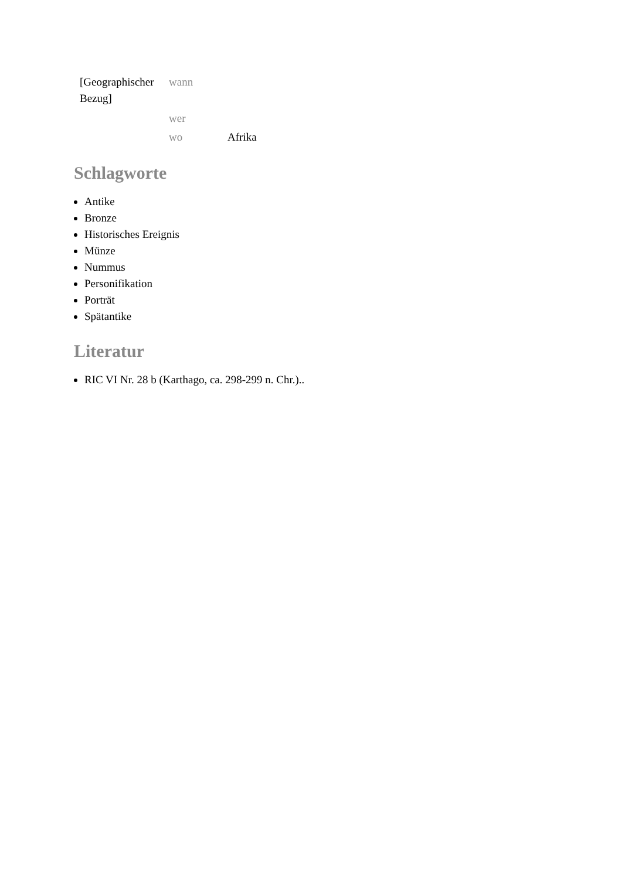| [Geographischer Bezug] | wann | |
| | wer | |
| | wo | Afrika |
Schlagworte
Antike
Bronze
Historisches Ereignis
Münze
Nummus
Personifikation
Porträt
Spätantike
Literatur
RIC VI Nr. 28 b (Karthago, ca. 298-299 n. Chr.)..